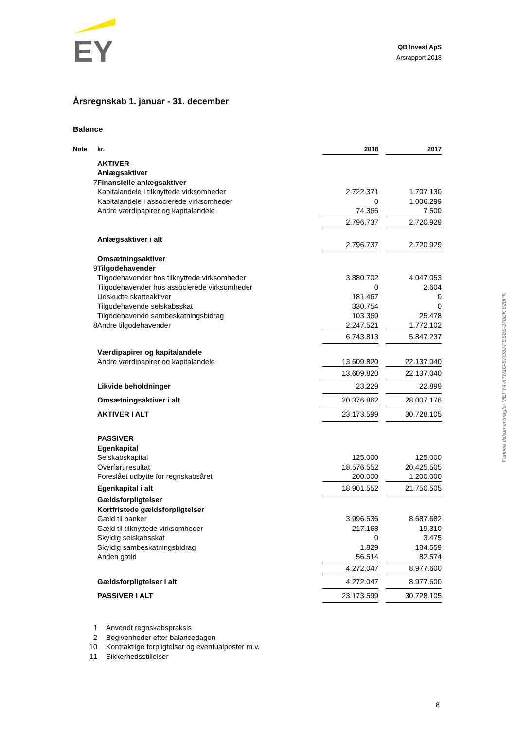EY
QB Invest ApS
Årsrapport 2018
Årsregnskab 1. januar - 31. december
Balance
| Note | kr. | 2018 | | 2017 |
| --- | --- | --- | --- | --- |
| | AKTIVER | | | |
| | Anlægsaktiver | | | |
| 7 | Finansielle anlægsaktiver | | | |
| | Kapitalandele i tilknyttede virksomheder | 2.722.371 | | 1.707.130 |
| | Kapitalandele i associerede virksomheder | 0 | | 1.006.299 |
| | Andre værdipapirer og kapitalandele | 74.366 | | 7.500 |
| | | 2.796.737 | | 2.720.929 |
| | Anlægsaktiver i alt | 2.796.737 | | 2.720.929 |
| | Omsætningsaktiver | | | |
| 9 | Tilgodehavender | | | |
| | Tilgodehavender hos tilknyttede virksomheder | 3.880.702 | | 4.047.053 |
| | Tilgodehavender hos associerede virksomheder | 0 | | 2.604 |
| | Udskudte skatteaktiver | 181.467 | | 0 |
| | Tilgodehavende selskabsskat | 330.754 | | 0 |
| | Tilgodehavende sambeskatningsbidrag | 103.369 | | 25.478 |
| 8 | Andre tilgodehavender | 2.247.521 | | 1.772.102 |
| | | 6.743.813 | | 5.847.237 |
| | Værdipapirer og kapitalandele | | | |
| | Andre værdipapirer og kapitalandele | 13.609.820 | | 22.137.040 |
| | | 13.609.820 | | 22.137.040 |
| | Likvide beholdninger | 23.229 | | 22.899 |
| | Omsætningsaktiver i alt | 20.376.862 | | 28.007.176 |
| | AKTIVER I ALT | 23.173.599 | | 30.728.105 |
| | PASSIVER | | | |
| | Egenkapital | | | |
| | Selskabskapital | 125.000 | | 125.000 |
| | Overført resultat | 18.576.552 | | 20.425.505 |
| | Foreslået udbytte for regnskabsåret | 200.000 | | 1.200.000 |
| | Egenkapital i alt | 18.901.552 | | 21.750.505 |
| | Gældsforpligtelser | | | |
| | Kortfristede gældsforpligtelser | | | |
| | Gæld til banker | 3.996.536 | | 8.687.682 |
| | Gæld til tilknyttede virksomheder | 217.168 | | 19.310 |
| | Skyldig selskabsskat | 0 | | 3.475 |
| | Skyldig sambeskatningsbidrag | 1.829 | | 184.559 |
| | Anden gæld | 56.514 | | 82.574 |
| | | 4.272.047 | | 8.977.600 |
| | Gældsforpligtelser i alt | 4.272.047 | | 8.977.600 |
| | PASSIVER I ALT | 23.173.599 | | 30.728.105 |
| 1 | Anvendt regnskabspraksis |
| 2 | Begivenheder efter balancedagen |
| 10 | Kontraktlige forpligtelser og eventualposter m.v. |
| 11 | Sikkerhedsstillelser |
Penneo dokumentnøgle: MEFY4-XTN1G-87O8J-FES8S-370EK-820PK
8